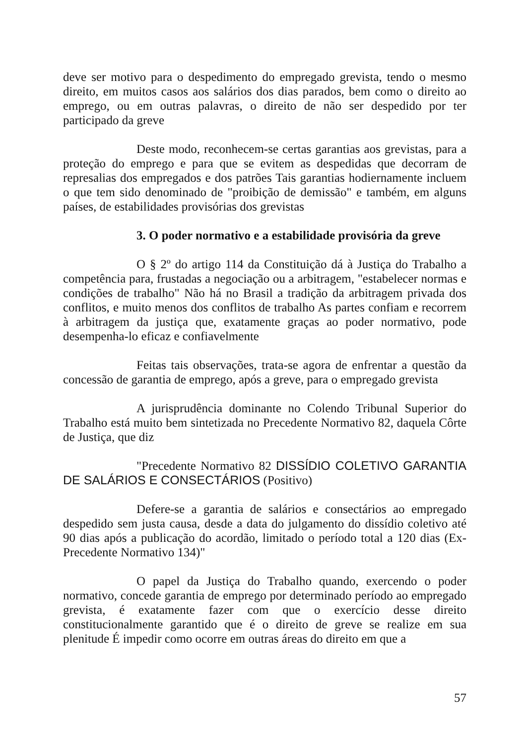deve ser motivo para o despedimento do empregado grevista, tendo o mesmo direito, em muitos casos aos salários dos dias parados, bem como o direito ao emprego, ou em outras palavras, o direito de não ser despedido por ter participado da greve
Deste modo, reconhecem-se certas garantias aos grevistas, para a proteção do emprego e para que se evitem as despedidas que decorram de represalias dos empregados e dos patrões Tais garantias hodiernamente incluem o que tem sido denominado de "proibição de demissão" e também, em alguns países, de estabilidades provisórias dos grevistas
3. O poder normativo e a estabilidade provisória da greve
O § 2º do artigo 114 da Constituição dá à Justiça do Trabalho a competência para, frustadas a negociação ou a arbitragem, "estabelecer normas e condições de trabalho" Não há no Brasil a tradição da arbitragem privada dos conflitos, e muito menos dos conflitos de trabalho As partes confiam e recorrem à arbitragem da justiça que, exatamente graças ao poder normativo, pode desempenha-lo eficaz e confiavelmente
Feitas tais observações, trata-se agora de enfrentar a questão da concessão de garantia de emprego, após a greve, para o empregado grevista
A jurisprudência dominante no Colendo Tribunal Superior do Trabalho está muito bem sintetizada no Precedente Normativo 82, daquela Côrte de Justiça, que diz
"Precedente Normativo 82 DISSÍDIO COLETIVO GARANTIA DE SALÁRIOS E CONSECTÁRIOS (Positivo)
Defere-se a garantia de salários e consectários ao empregado despedido sem justa causa, desde a data do julgamento do dissídio coletivo até 90 dias após a publicação do acordão, limitado o período total a 120 dias (Ex-Precedente Normativo 134)"
O papel da Justiça do Trabalho quando, exercendo o poder normativo, concede garantia de emprego por determinado período ao empregado grevista, é exatamente fazer com que o exercício desse direito constitucionalmente garantido que é o direito de greve se realize em sua plenitude É impedir como ocorre em outras áreas do direito em que a
57